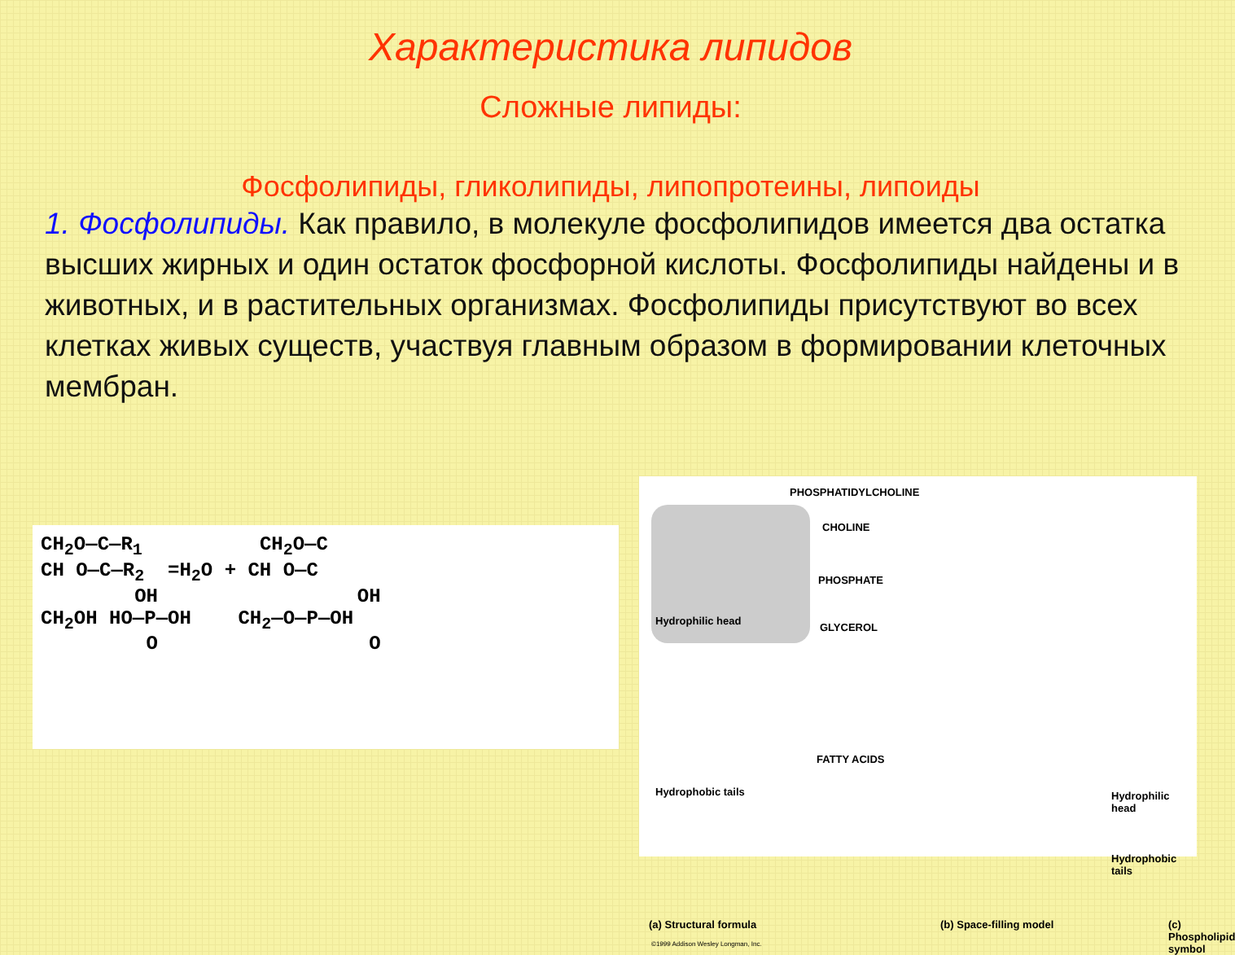Характеристика липидов
Сложные липиды:
Фосфолипиды, гликолипиды, липопротеины, липоиды
1. Фосфолипиды. Как правило, в молекуле фосфолипидов имеется два остатка высших жирных и один остаток фосфорной кислоты. Фосфолипиды найдены и в животных, и в растительных организмах. Фосфолипиды присутствуют во всех клетках живых существ, участвуя главным образом в формировании клеточных мембран.
CH<sub>2</sub>O—C—R<sub>1</sub> CH<sub>2</sub>O—C
CH O—C—R<sub>2</sub> =H<sub>2</sub>O + CH O—C
OH OH
CH<sub>2</sub>OH HO—P—OH CH<sub>2</sub>—O—P—OH
O O
PHOSPHATIDYLCHOLINE
CHOLINE
PHOSPHATE
GLYCEROL
FATTY ACIDS
Hydrophilic head
Hydrophobic tails Hydrophilic
head
Hydrophobic
tails
(a) Structural formula (b) Space-filling model (c) Phospholipid symbol
©1999 Addison Wesley Longman, Inc.